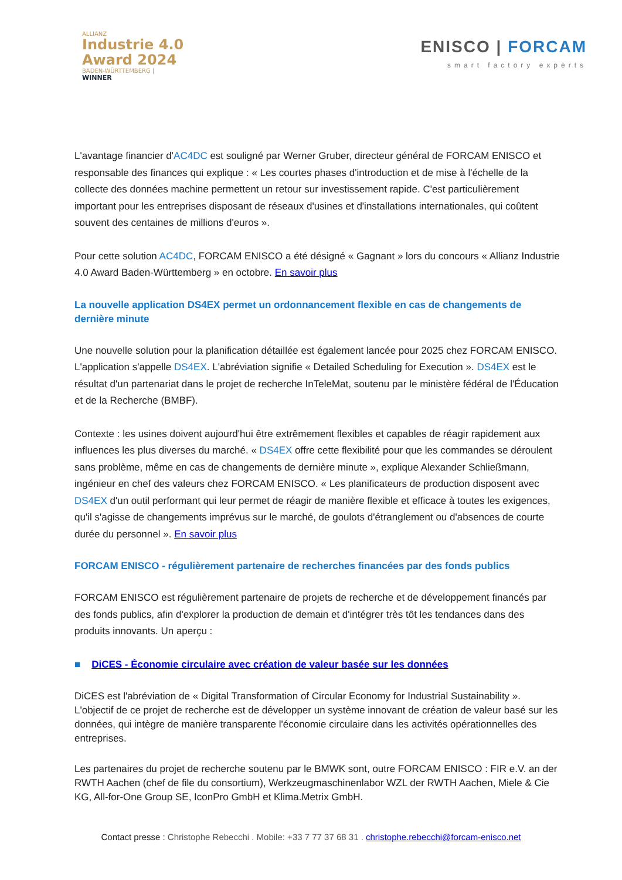ALLIANZ
Industrie 4.0
Award 2024
BADEN-WÜRTTEMBERG |
WINNER
ENISCO | FORCAM
smart factory experts
L'avantage financier d'AC4DC est souligné par Werner Gruber, directeur général de FORCAM ENISCO et responsable des finances qui explique : « Les courtes phases d'introduction et de mise à l'échelle de la collecte des données machine permettent un retour sur investissement rapide. C'est particulièrement important pour les entreprises disposant de réseaux d'usines et d'installations internationales, qui coûtent souvent des centaines de millions d'euros ».
Pour cette solution AC4DC, FORCAM ENISCO a été désigné « Gagnant » lors du concours « Allianz Industrie 4.0 Award Baden-Württemberg » en octobre. En savoir plus
La nouvelle application DS4EX permet un ordonnancement flexible en cas de changements de dernière minute
Une nouvelle solution pour la planification détaillée est également lancée pour 2025 chez FORCAM ENISCO. L'application s'appelle DS4EX. L'abréviation signifie « Detailed Scheduling for Execution ». DS4EX est le résultat d'un partenariat dans le projet de recherche InTeleMat, soutenu par le ministère fédéral de l'Éducation et de la Recherche (BMBF).
Contexte : les usines doivent aujourd'hui être extrêmement flexibles et capables de réagir rapidement aux influences les plus diverses du marché. « DS4EX offre cette flexibilité pour que les commandes se déroulent sans problème, même en cas de changements de dernière minute », explique Alexander Schließmann, ingénieur en chef des valeurs chez FORCAM ENISCO. « Les planificateurs de production disposent avec DS4EX d'un outil performant qui leur permet de réagir de manière flexible et efficace à toutes les exigences, qu'il s'agisse de changements imprévus sur le marché, de goulots d'étranglement ou d'absences de courte durée du personnel ». En savoir plus
FORCAM ENISCO - régulièrement partenaire de recherches financées par des fonds publics
FORCAM ENISCO est régulièrement partenaire de projets de recherche et de développement financés par des fonds publics, afin d'explorer la production de demain et d'intégrer très tôt les tendances dans des produits innovants. Un aperçu :
■ DiCES - Économie circulaire avec création de valeur basée sur les données
DiCES est l'abréviation de « Digital Transformation of Circular Economy for Industrial Sustainability ». L'objectif de ce projet de recherche est de développer un système innovant de création de valeur basé sur les données, qui intègre de manière transparente l'économie circulaire dans les activités opérationnelles des entreprises.
Les partenaires du projet de recherche soutenu par le BMWK sont, outre FORCAM ENISCO : FIR e.V. an der RWTH Aachen (chef de file du consortium), Werkzeugmaschinenlabor WZL der RWTH Aachen, Miele & Cie KG, All-for-One Group SE, IconPro GmbH et Klima.Metrix GmbH.
Contact presse : Christophe Rebecchi . Mobile: +33 7 77 37 68 31 . christophe.rebecchi@forcam-enisco.net